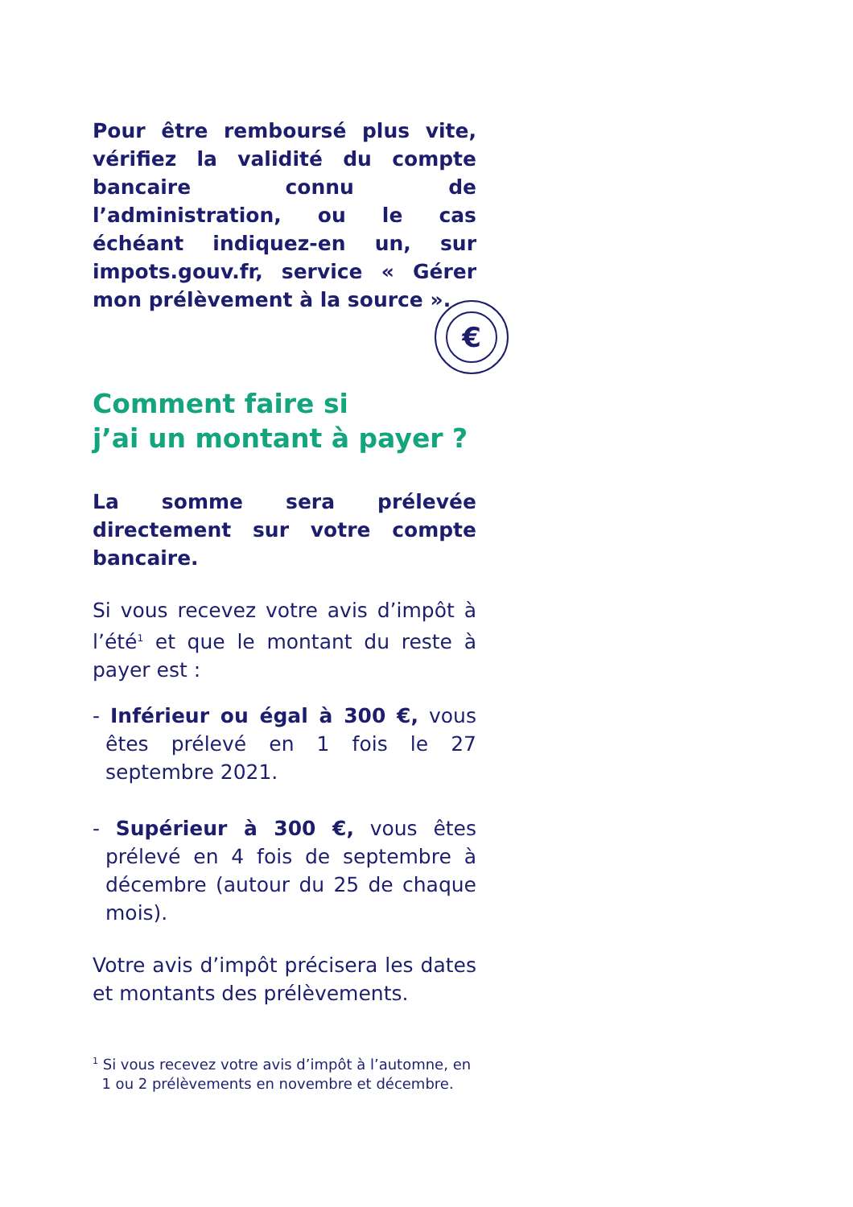€
Pour être remboursé plus vite, vérifiez la validité du compte bancaire connu de l’administration, ou le cas échéant indiquez-en un, sur impots.gouv.fr, service « Gérer mon prélèvement à la source ».
Comment faire si
j’ai un montant à payer ?
La somme sera prélevée directement sur votre compte bancaire.
Si vous recevez votre avis d’impôt à l’été<sup>1</sup> et que le montant du reste à payer est :
- Inférieur ou égal à 300 €, vous êtes prélevé en 1 fois le 27 septembre 2021.
- Supérieur à 300 €, vous êtes prélevé en 4 fois de septembre à décembre (autour du 25 de chaque mois).
Votre avis d’impôt précisera les dates et montants des prélèvements.
<sup>1</sup> Si vous recevez votre avis d’impôt à l’automne, en
1 ou 2 prélèvements en novembre et décembre.